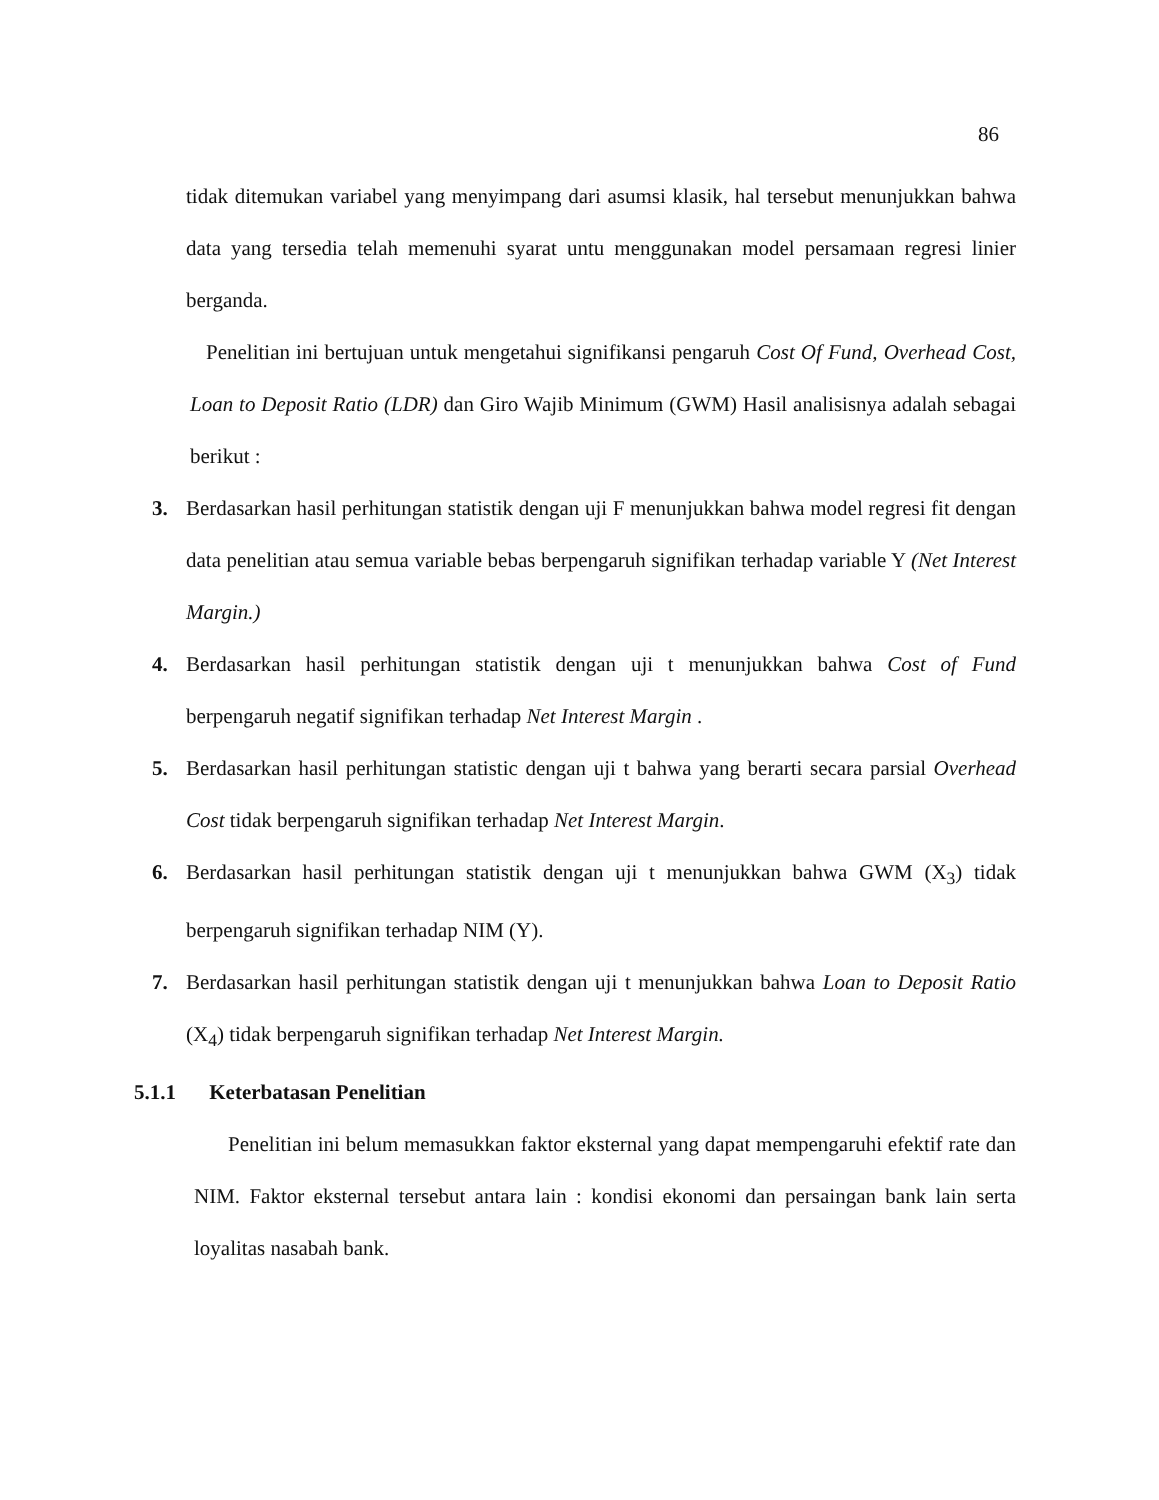86
tidak ditemukan variabel yang menyimpang dari asumsi klasik, hal tersebut menunjukkan bahwa data yang tersedia telah memenuhi syarat untu menggunakan model persamaan regresi linier berganda.
Penelitian ini bertujuan untuk mengetahui signifikansi pengaruh Cost Of Fund, Overhead Cost, Loan to Deposit Ratio (LDR) dan Giro Wajib Minimum (GWM) Hasil analisisnya adalah sebagai berikut :
3. Berdasarkan hasil perhitungan statistik dengan uji F menunjukkan bahwa model regresi fit dengan data penelitian atau semua variable bebas berpengaruh signifikan terhadap variable Y (Net Interest Margin.)
4. Berdasarkan hasil perhitungan statistik dengan uji t menunjukkan bahwa Cost of Fund berpengaruh negatif signifikan terhadap Net Interest Margin .
5. Berdasarkan hasil perhitungan statistic dengan uji t bahwa yang berarti secara parsial Overhead Cost tidak berpengaruh signifikan terhadap Net Interest Margin.
6. Berdasarkan hasil perhitungan statistik dengan uji t menunjukkan bahwa GWM (X<sub>3</sub>) tidak berpengaruh signifikan terhadap NIM (Y).
7. Berdasarkan hasil perhitungan statistik dengan uji t menunjukkan bahwa Loan to Deposit Ratio (X<sub>4</sub>) tidak berpengaruh signifikan terhadap Net Interest Margin.
5.1.1 Keterbatasan Penelitian
Penelitian ini belum memasukkan faktor eksternal yang dapat mempengaruhi efektif rate dan NIM. Faktor eksternal tersebut antara lain : kondisi ekonomi dan persaingan bank lain serta loyalitas nasabah bank.